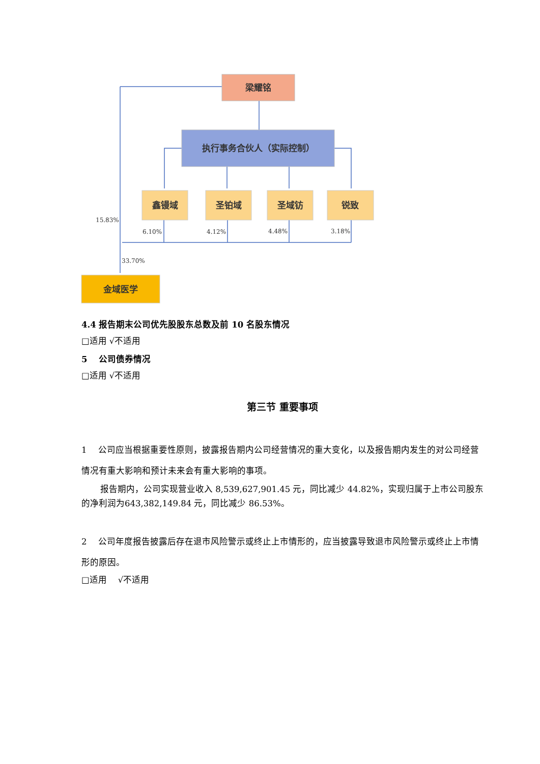梁耀铭
执行事务合伙人（实际控制）
鑫镘域
圣铂域
圣域钫
锐致
金域医学
15.83%
6.10%
4.12%
4.48%
3.18%
33.70%
4.4 报告期末公司优先股股东总数及前 10 名股东情况
□适用 √不适用
5　 公司债券情况
□适用 √不适用
第三节 重要事项
1　 公司应当根据重要性原则，披露报告期内公司经营情况的重大变化，以及报告期内发生的对公司经营情况有重大影响和预计未来会有重大影响的事项。
报告期内，公司实现营业收入 8,539,627,901.45 元，同比减少 44.82%，实现归属于上市公司股东的净利润为643,382,149.84 元，同比减少 86.53%。
2　 公司年度报告披露后存在退市风险警示或终止上市情形的，应当披露导致退市风险警示或终止上市情形的原因。
□适用 　√不适用